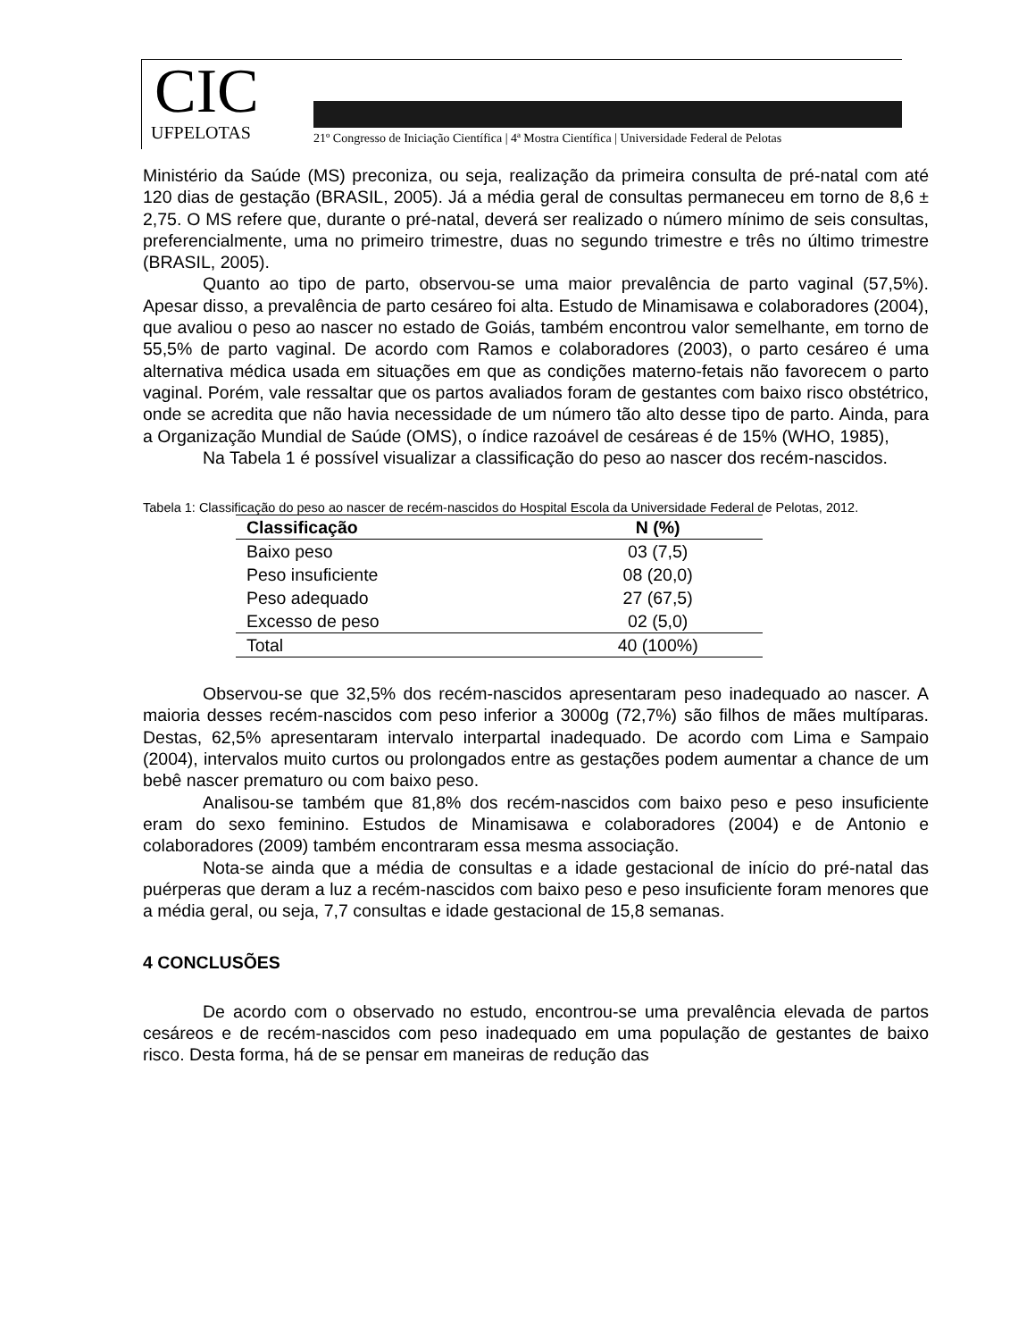CIC
UFPELOTAS
21º Congresso de Iniciação Científica | 4ª Mostra Científica | Universidade Federal de Pelotas
Ministério da Saúde (MS) preconiza, ou seja, realização da primeira consulta de pré-natal com até 120 dias de gestação (BRASIL, 2005). Já a média geral de consultas permaneceu em torno de 8,6 ± 2,75. O MS refere que, durante o pré-natal, deverá ser realizado o número mínimo de seis consultas, preferencialmente, uma no primeiro trimestre, duas no segundo trimestre e três no último trimestre (BRASIL, 2005).
Quanto ao tipo de parto, observou-se uma maior prevalência de parto vaginal (57,5%). Apesar disso, a prevalência de parto cesáreo foi alta. Estudo de Minamisawa e colaboradores (2004), que avaliou o peso ao nascer no estado de Goiás, também encontrou valor semelhante, em torno de 55,5% de parto vaginal. De acordo com Ramos e colaboradores (2003), o parto cesáreo é uma alternativa médica usada em situações em que as condições materno-fetais não favorecem o parto vaginal. Porém, vale ressaltar que os partos avaliados foram de gestantes com baixo risco obstétrico, onde se acredita que não havia necessidade de um número tão alto desse tipo de parto. Ainda, para a Organização Mundial de Saúde (OMS), o índice razoável de cesáreas é de 15% (WHO, 1985),
Na Tabela 1 é possível visualizar a classificação do peso ao nascer dos recém-nascidos.
Tabela 1: Classificação do peso ao nascer de recém-nascidos do Hospital Escola da Universidade Federal de Pelotas, 2012.
| Classificação | N (%) |
| --- | --- |
| Baixo peso | 03 (7,5) |
| Peso insuficiente | 08 (20,0) |
| Peso adequado | 27 (67,5) |
| Excesso de peso | 02 (5,0) |
| Total | 40 (100%) |
Observou-se que 32,5% dos recém-nascidos apresentaram peso inadequado ao nascer. A maioria desses recém-nascidos com peso inferior a 3000g (72,7%) são filhos de mães multíparas. Destas, 62,5% apresentaram intervalo interpartal inadequado. De acordo com Lima e Sampaio (2004), intervalos muito curtos ou prolongados entre as gestações podem aumentar a chance de um bebê nascer prematuro ou com baixo peso.
Analisou-se também que 81,8% dos recém-nascidos com baixo peso e peso insuficiente eram do sexo feminino. Estudos de Minamisawa e colaboradores (2004) e de Antonio e colaboradores (2009) também encontraram essa mesma associação.
Nota-se ainda que a média de consultas e a idade gestacional de início do pré-natal das puérperas que deram a luz a recém-nascidos com baixo peso e peso insuficiente foram menores que a média geral, ou seja, 7,7 consultas e idade gestacional de 15,8 semanas.
4 CONCLUSÕES
De acordo com o observado no estudo, encontrou-se uma prevalência elevada de partos cesáreos e de recém-nascidos com peso inadequado em uma população de gestantes de baixo risco. Desta forma, há de se pensar em maneiras de redução das